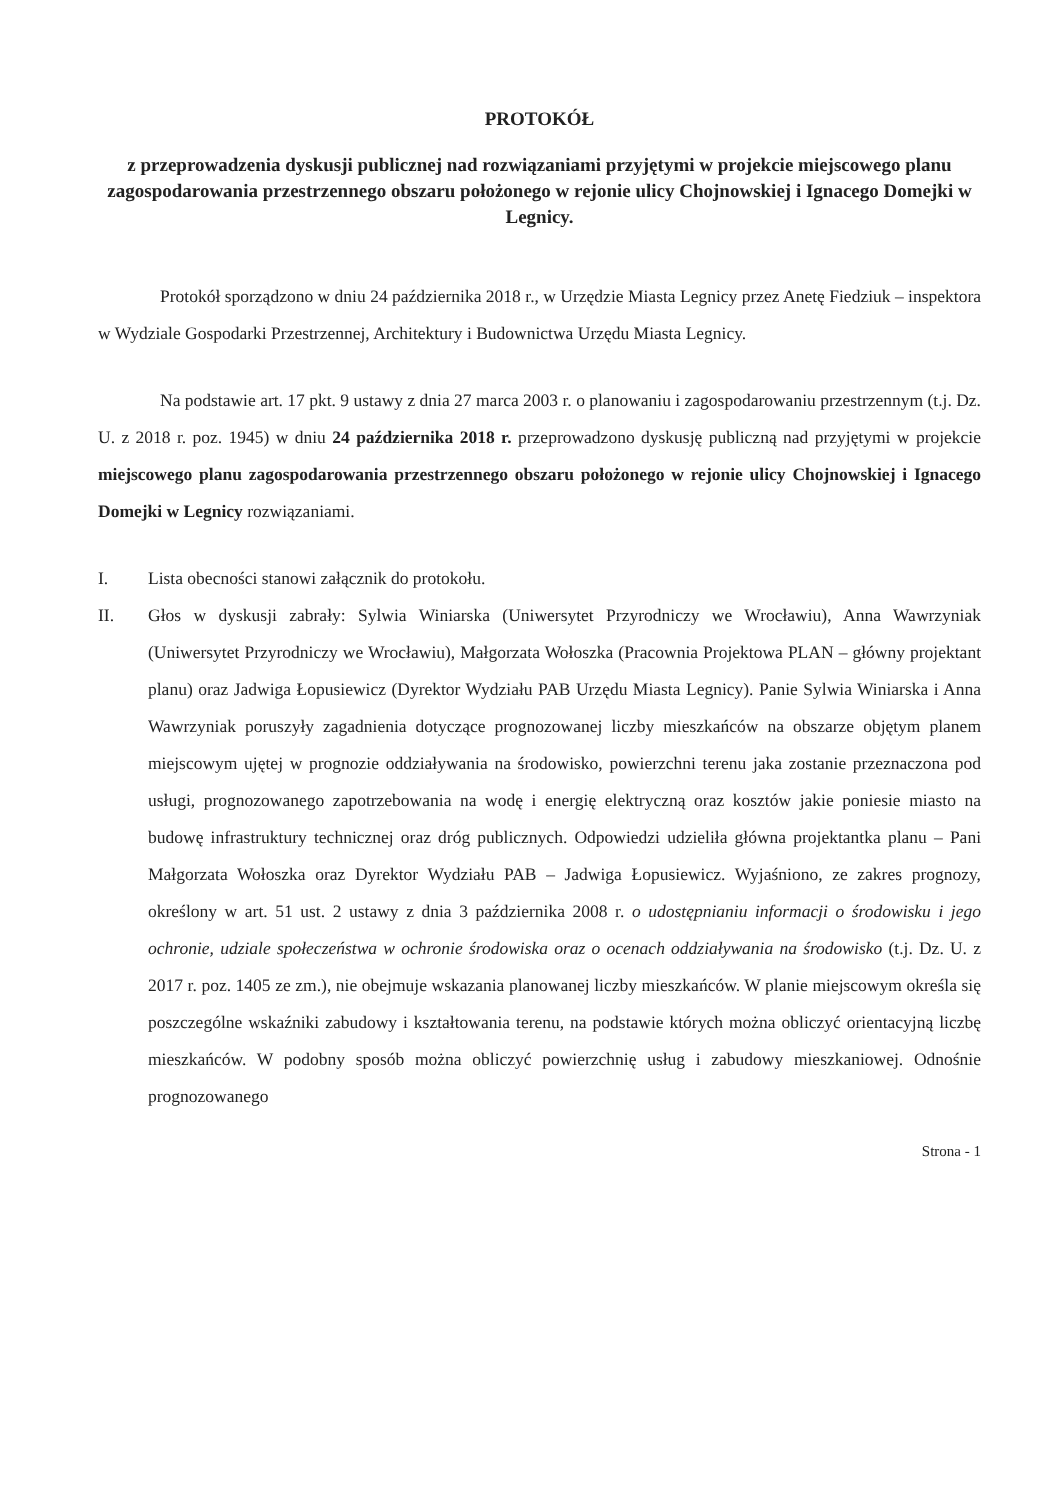PROTOKÓŁ
z przeprowadzenia dyskusji publicznej nad rozwiązaniami przyjętymi w projekcie miejscowego planu zagospodarowania przestrzennego obszaru położonego w rejonie ulicy Chojnowskiej i Ignacego Domejki w Legnicy.
Protokół sporządzono w dniu 24 października 2018 r., w Urzędzie Miasta Legnicy przez Anetę Fiedziuk – inspektora w Wydziale Gospodarki Przestrzennej, Architektury i Budownictwa Urzędu Miasta Legnicy.
Na podstawie art. 17 pkt. 9 ustawy z dnia 27 marca 2003 r. o planowaniu i zagospodarowaniu przestrzennym (t.j. Dz. U. z 2018 r. poz. 1945) w dniu 24 października 2018 r. przeprowadzono dyskusję publiczną nad przyjętymi w projekcie miejscowego planu zagospodarowania przestrzennego obszaru położonego w rejonie ulicy Chojnowskiej i Ignacego Domejki w Legnicy rozwiązaniami.
I. Lista obecności stanowi załącznik do protokołu.
II. Głos w dyskusji zabrały: Sylwia Winiarska (Uniwersytet Przyrodniczy we Wrocławiu), Anna Wawrzyniak (Uniwersytet Przyrodniczy we Wrocławiu), Małgorzata Wołoszka (Pracownia Projektowa PLAN – główny projektant planu) oraz Jadwiga Łopusiewicz (Dyrektor Wydziału PAB Urzędu Miasta Legnicy). Panie Sylwia Winiarska i Anna Wawrzyniak poruszyły zagadnienia dotyczące prognozowanej liczby mieszkańców na obszarze objętym planem miejscowym ujętej w prognozie oddziaływania na środowisko, powierzchni terenu jaka zostanie przeznaczona pod usługi, prognozowanego zapotrzebowania na wodę i energię elektryczną oraz kosztów jakie poniesie miasto na budowę infrastruktury technicznej oraz dróg publicznych. Odpowiedzi udzieliła główna projektantka planu – Pani Małgorzata Wołoszka oraz Dyrektor Wydziału PAB – Jadwiga Łopusiewicz. Wyjaśniono, ze zakres prognozy, określony w art. 51 ust. 2 ustawy z dnia 3 października 2008 r. o udostępnianiu informacji o środowisku i jego ochronie, udziale społeczeństwa w ochronie środowiska oraz o ocenach oddziaływania na środowisko (t.j. Dz. U. z 2017 r. poz. 1405 ze zm.), nie obejmuje wskazania planowanej liczby mieszkańców. W planie miejscowym określa się poszczególne wskaźniki zabudowy i kształtowania terenu, na podstawie których można obliczyć orientacyjną liczbę mieszkańców. W podobny sposób można obliczyć powierzchnię usług i zabudowy mieszkaniowej. Odnośnie prognozowanego
Strona - 1